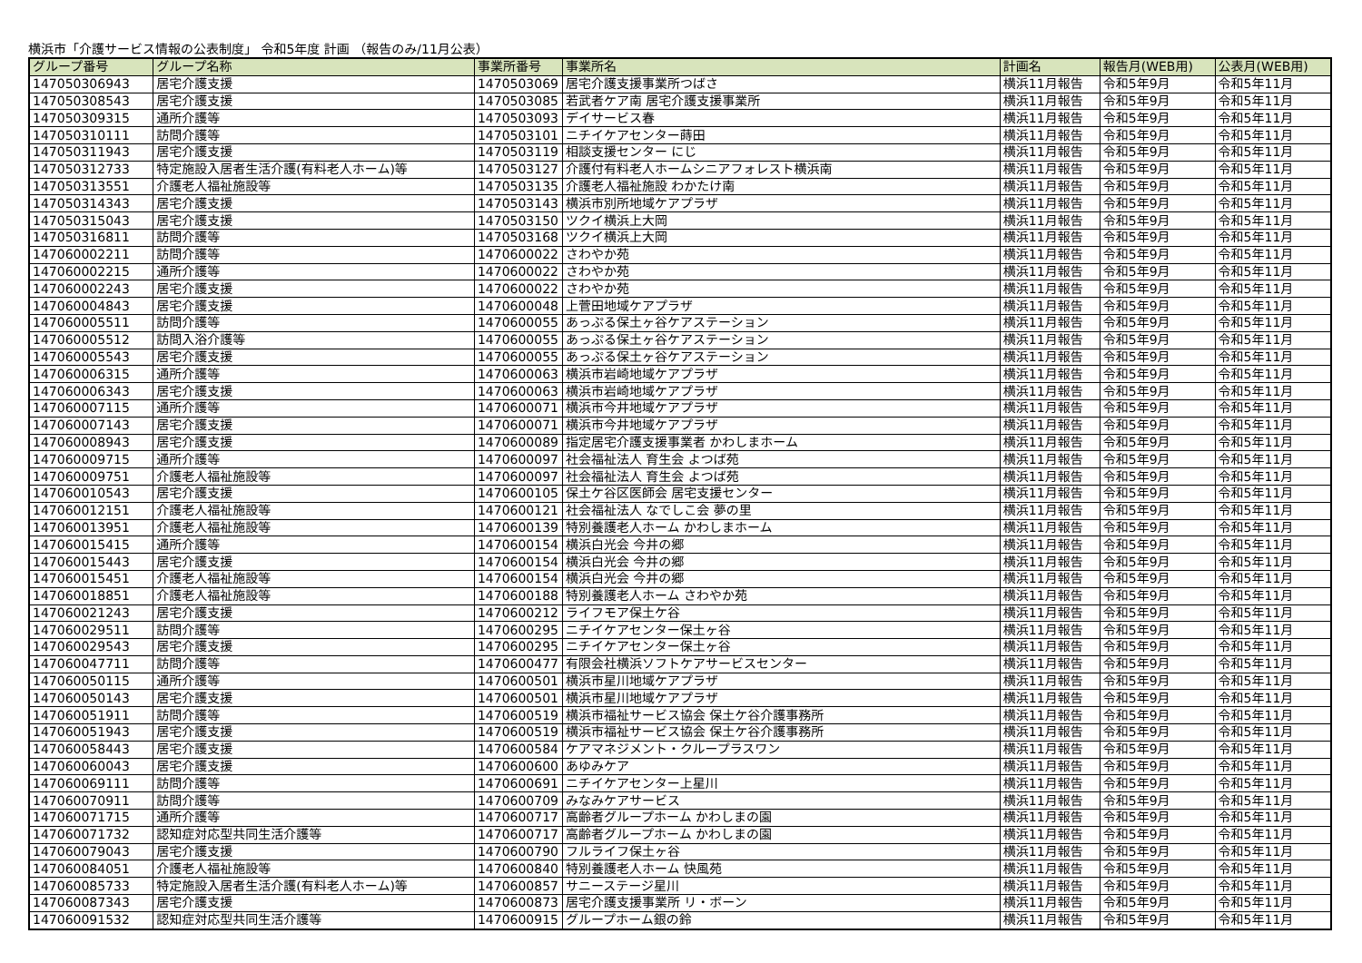横浜市「介護サービス情報の公表制度」 令和5年度 計画 （報告のみ/11月公表）
| グループ番号 | グループ名称 | 事業所番号 | 事業所名 | 計画名 | 報告月(WEB用) | 公表月(WEB用) |
| --- | --- | --- | --- | --- | --- | --- |
| 147050306943 | 居宅介護支援 | 1470503069 | 居宅介護支援事業所つばさ | 横浜11月報告 | 令和5年9月 | 令和5年11月 |
| 147050308543 | 居宅介護支援 | 1470503085 | 若武者ケア南 居宅介護支援事業所 | 横浜11月報告 | 令和5年9月 | 令和5年11月 |
| 147050309315 | 通所介護等 | 1470503093 | デイサービス春 | 横浜11月報告 | 令和5年9月 | 令和5年11月 |
| 147050310111 | 訪問介護等 | 1470503101 | ニチイケアセンター蒔田 | 横浜11月報告 | 令和5年9月 | 令和5年11月 |
| 147050311943 | 居宅介護支援 | 1470503119 | 相談支援センター にじ | 横浜11月報告 | 令和5年9月 | 令和5年11月 |
| 147050312733 | 特定施設入居者生活介護(有料老人ホーム)等 | 1470503127 | 介護付有料老人ホームシニアフォレスト横浜南 | 横浜11月報告 | 令和5年9月 | 令和5年11月 |
| 147050313551 | 介護老人福祉施設等 | 1470503135 | 介護老人福祉施設 わかたけ南 | 横浜11月報告 | 令和5年9月 | 令和5年11月 |
| 147050314343 | 居宅介護支援 | 1470503143 | 横浜市別所地域ケアプラザ | 横浜11月報告 | 令和5年9月 | 令和5年11月 |
| 147050315043 | 居宅介護支援 | 1470503150 | ツクイ横浜上大岡 | 横浜11月報告 | 令和5年9月 | 令和5年11月 |
| 147050316811 | 訪問介護等 | 1470503168 | ツクイ横浜上大岡 | 横浜11月報告 | 令和5年9月 | 令和5年11月 |
| 147060002211 | 訪問介護等 | 1470600022 | さわやか苑 | 横浜11月報告 | 令和5年9月 | 令和5年11月 |
| 147060002215 | 通所介護等 | 1470600022 | さわやか苑 | 横浜11月報告 | 令和5年9月 | 令和5年11月 |
| 147060002243 | 居宅介護支援 | 1470600022 | さわやか苑 | 横浜11月報告 | 令和5年9月 | 令和5年11月 |
| 147060004843 | 居宅介護支援 | 1470600048 | 上菅田地域ケアプラザ | 横浜11月報告 | 令和5年9月 | 令和5年11月 |
| 147060005511 | 訪問介護等 | 1470600055 | あっぷる保土ヶ谷ケアステーション | 横浜11月報告 | 令和5年9月 | 令和5年11月 |
| 147060005512 | 訪問入浴介護等 | 1470600055 | あっぷる保土ヶ谷ケアステーション | 横浜11月報告 | 令和5年9月 | 令和5年11月 |
| 147060005543 | 居宅介護支援 | 1470600055 | あっぷる保土ヶ谷ケアステーション | 横浜11月報告 | 令和5年9月 | 令和5年11月 |
| 147060006315 | 通所介護等 | 1470600063 | 横浜市岩崎地域ケアプラザ | 横浜11月報告 | 令和5年9月 | 令和5年11月 |
| 147060006343 | 居宅介護支援 | 1470600063 | 横浜市岩崎地域ケアプラザ | 横浜11月報告 | 令和5年9月 | 令和5年11月 |
| 147060007115 | 通所介護等 | 1470600071 | 横浜市今井地域ケアプラザ | 横浜11月報告 | 令和5年9月 | 令和5年11月 |
| 147060007143 | 居宅介護支援 | 1470600071 | 横浜市今井地域ケアプラザ | 横浜11月報告 | 令和5年9月 | 令和5年11月 |
| 147060008943 | 居宅介護支援 | 1470600089 | 指定居宅介護支援事業者 かわしまホーム | 横浜11月報告 | 令和5年9月 | 令和5年11月 |
| 147060009715 | 通所介護等 | 1470600097 | 社会福祉法人 育生会 よつば苑 | 横浜11月報告 | 令和5年9月 | 令和5年11月 |
| 147060009751 | 介護老人福祉施設等 | 1470600097 | 社会福祉法人 育生会 よつば苑 | 横浜11月報告 | 令和5年9月 | 令和5年11月 |
| 147060010543 | 居宅介護支援 | 1470600105 | 保土ケ谷区医師会 居宅支援センター | 横浜11月報告 | 令和5年9月 | 令和5年11月 |
| 147060012151 | 介護老人福祉施設等 | 1470600121 | 社会福祉法人 なでしこ会 夢の里 | 横浜11月報告 | 令和5年9月 | 令和5年11月 |
| 147060013951 | 介護老人福祉施設等 | 1470600139 | 特別養護老人ホーム かわしまホーム | 横浜11月報告 | 令和5年9月 | 令和5年11月 |
| 147060015415 | 通所介護等 | 1470600154 | 横浜白光会 今井の郷 | 横浜11月報告 | 令和5年9月 | 令和5年11月 |
| 147060015443 | 居宅介護支援 | 1470600154 | 横浜白光会 今井の郷 | 横浜11月報告 | 令和5年9月 | 令和5年11月 |
| 147060015451 | 介護老人福祉施設等 | 1470600154 | 横浜白光会 今井の郷 | 横浜11月報告 | 令和5年9月 | 令和5年11月 |
| 147060018851 | 介護老人福祉施設等 | 1470600188 | 特別養護老人ホーム さわやか苑 | 横浜11月報告 | 令和5年9月 | 令和5年11月 |
| 147060021243 | 居宅介護支援 | 1470600212 | ライフモア保土ケ谷 | 横浜11月報告 | 令和5年9月 | 令和5年11月 |
| 147060029511 | 訪問介護等 | 1470600295 | ニチイケアセンター保土ヶ谷 | 横浜11月報告 | 令和5年9月 | 令和5年11月 |
| 147060029543 | 居宅介護支援 | 1470600295 | ニチイケアセンター保土ヶ谷 | 横浜11月報告 | 令和5年9月 | 令和5年11月 |
| 147060047711 | 訪問介護等 | 1470600477 | 有限会社横浜ソフトケアサービスセンター | 横浜11月報告 | 令和5年9月 | 令和5年11月 |
| 147060050115 | 通所介護等 | 1470600501 | 横浜市星川地域ケアプラザ | 横浜11月報告 | 令和5年9月 | 令和5年11月 |
| 147060050143 | 居宅介護支援 | 1470600501 | 横浜市星川地域ケアプラザ | 横浜11月報告 | 令和5年9月 | 令和5年11月 |
| 147060051911 | 訪問介護等 | 1470600519 | 横浜市福祉サービス協会 保土ケ谷介護事務所 | 横浜11月報告 | 令和5年9月 | 令和5年11月 |
| 147060051943 | 居宅介護支援 | 1470600519 | 横浜市福祉サービス協会 保土ケ谷介護事務所 | 横浜11月報告 | 令和5年9月 | 令和5年11月 |
| 147060058443 | 居宅介護支援 | 1470600584 | ケアマネジメント・クループラスワン | 横浜11月報告 | 令和5年9月 | 令和5年11月 |
| 147060060043 | 居宅介護支援 | 1470600600 | あゆみケア | 横浜11月報告 | 令和5年9月 | 令和5年11月 |
| 147060069111 | 訪問介護等 | 1470600691 | ニチイケアセンター上星川 | 横浜11月報告 | 令和5年9月 | 令和5年11月 |
| 147060070911 | 訪問介護等 | 1470600709 | みなみケアサービス | 横浜11月報告 | 令和5年9月 | 令和5年11月 |
| 147060071715 | 通所介護等 | 1470600717 | 高齢者グループホーム かわしまの園 | 横浜11月報告 | 令和5年9月 | 令和5年11月 |
| 147060071732 | 認知症対応型共同生活介護等 | 1470600717 | 高齢者グループホーム かわしまの園 | 横浜11月報告 | 令和5年9月 | 令和5年11月 |
| 147060079043 | 居宅介護支援 | 1470600790 | フルライフ保土ヶ谷 | 横浜11月報告 | 令和5年9月 | 令和5年11月 |
| 147060084051 | 介護老人福祉施設等 | 1470600840 | 特別養護老人ホーム 快風苑 | 横浜11月報告 | 令和5年9月 | 令和5年11月 |
| 147060085733 | 特定施設入居者生活介護(有料老人ホーム)等 | 1470600857 | サニーステージ星川 | 横浜11月報告 | 令和5年9月 | 令和5年11月 |
| 147060087343 | 居宅介護支援 | 1470600873 | 居宅介護支援事業所 リ・ボーン | 横浜11月報告 | 令和5年9月 | 令和5年11月 |
| 147060091532 | 認知症対応型共同生活介護等 | 1470600915 | グループホーム銀の鈴 | 横浜11月報告 | 令和5年9月 | 令和5年11月 |